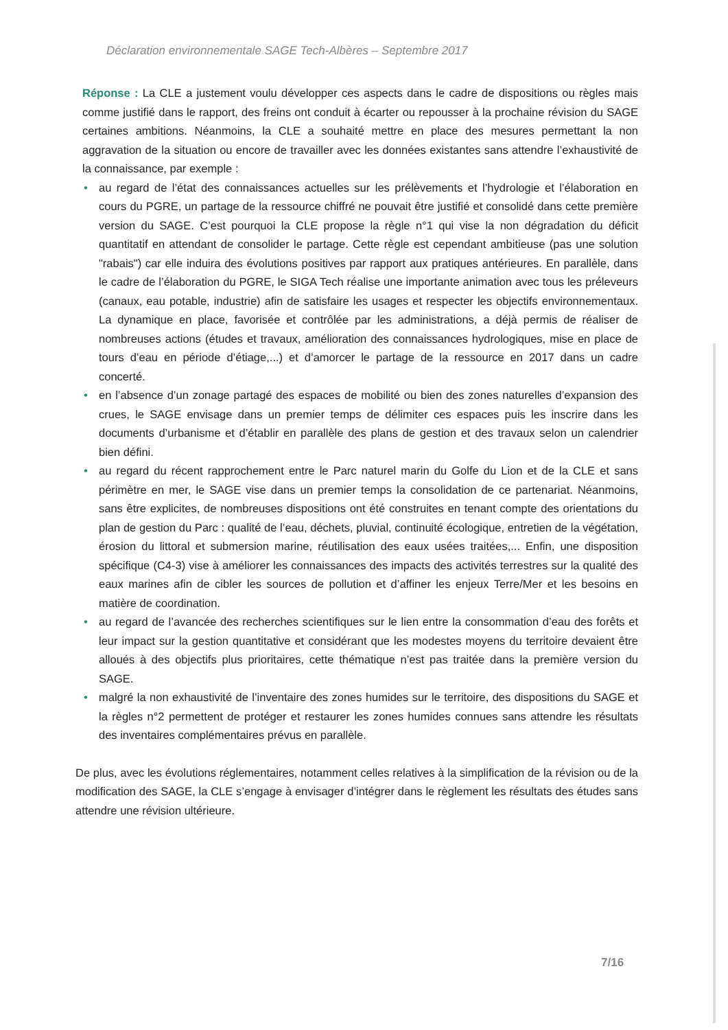Déclaration environnementale SAGE Tech-Albères – Septembre 2017
Réponse : La CLE a justement voulu développer ces aspects dans le cadre de dispositions ou règles mais comme justifié dans le rapport, des freins ont conduit à écarter ou repousser à la prochaine révision du SAGE certaines ambitions. Néanmoins, la CLE a souhaité mettre en place des mesures permettant la non aggravation de la situation ou encore de travailler avec les données existantes sans attendre l’exhaustivité de la connaissance, par exemple :
• au regard de l’état des connaissances actuelles sur les prélèvements et l’hydrologie et l’élaboration en cours du PGRE, un partage de la ressource chiffré ne pouvait être justifié et consolidé dans cette première version du SAGE. C’est pourquoi la CLE propose la règle n°1 qui vise la non dégradation du déficit quantitatif en attendant de consolider le partage. Cette règle est cependant ambitieuse (pas une solution "rabais") car elle induira des évolutions positives par rapport aux pratiques antérieures. En parallèle, dans le cadre de l’élaboration du PGRE, le SIGA Tech réalise une importante animation avec tous les préleveurs (canaux, eau potable, industrie) afin de satisfaire les usages et respecter les objectifs environnementaux. La dynamique en place, favorisée et contrôlée par les administrations, a déjà permis de réaliser de nombreuses actions (études et travaux, amélioration des connaissances hydrologiques, mise en place de tours d’eau en période d’étiage,...) et d’amorcer le partage de la ressource en 2017 dans un cadre concerté.
• en l’absence d’un zonage partagé des espaces de mobilité ou bien des zones naturelles d’expansion des crues, le SAGE envisage dans un premier temps de délimiter ces espaces puis les inscrire dans les documents d’urbanisme et d’établir en parallèle des plans de gestion et des travaux selon un calendrier bien défini.
• au regard du récent rapprochement entre le Parc naturel marin du Golfe du Lion et de la CLE et sans périmètre en mer, le SAGE vise dans un premier temps la consolidation de ce partenariat. Néanmoins, sans être explicites, de nombreuses dispositions ont été construites en tenant compte des orientations du plan de gestion du Parc : qualité de l’eau, déchets, pluvial, continuité écologique, entretien de la végétation, érosion du littoral et submersion marine, réutilisation des eaux usées traitées,... Enfin, une disposition spécifique (C4-3) vise à améliorer les connaissances des impacts des activités terrestres sur la qualité des eaux marines afin de cibler les sources de pollution et d’affiner les enjeux Terre/Mer et les besoins en matière de coordination.
• au regard de l’avancée des recherches scientifiques sur le lien entre la consommation d’eau des forêts et leur impact sur la gestion quantitative et considérant que les modestes moyens du territoire devaient être alloués à des objectifs plus prioritaires, cette thématique n’est pas traitée dans la première version du SAGE.
• malgré la non exhaustivité de l’inventaire des zones humides sur le territoire, des dispositions du SAGE et la règles n°2 permettent de protéger et restaurer les zones humides connues sans attendre les résultats des inventaires complémentaires prévus en parallèle.
De plus, avec les évolutions réglementaires, notamment celles relatives à la simplification de la révision ou de la modification des SAGE, la CLE s’engage à envisager d’intégrer dans le règlement les résultats des études sans attendre une révision ultérieure.
7/16